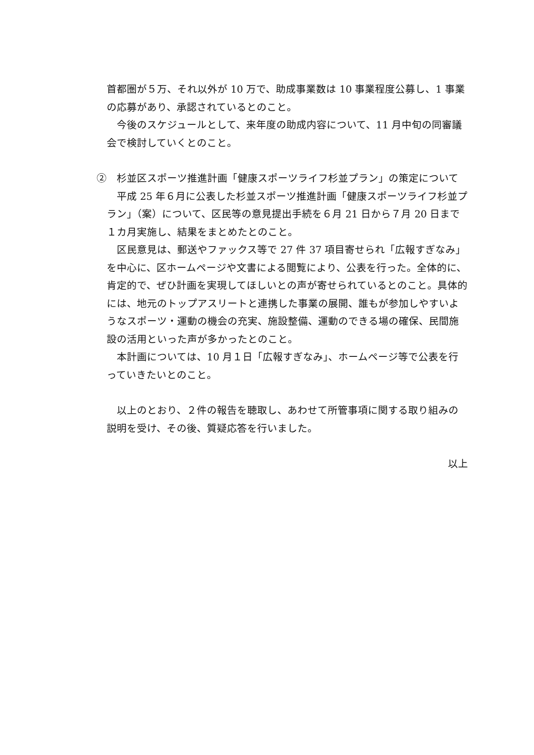首都圏が５万、それ以外が 10 万で、助成事業数は 10 事業程度公募し、1 事業の応募があり、承認されているとのこと。
　今後のスケジュールとして、来年度の助成内容について、11 月中旬の同審議会で検討していくとのこと。
②　杉並区スポーツ推進計画「健康スポーツライフ杉並プラン」の策定について
　平成 25 年６月に公表した杉並スポーツ推進計画「健康スポーツライフ杉並プラン」（案）について、区民等の意見提出手続を６月 21 日から７月 20 日まで１カ月実施し、結果をまとめたとのこと。
　区民意見は、郵送やファックス等で 27 件 37 項目寄せられ「広報すぎなみ」を中心に、区ホームページや文書による閲覧により、公表を行った。全体的に、肯定的で、ぜひ計画を実現してほしいとの声が寄せられているとのこと。具体的には、地元のトップアスリートと連携した事業の展開、誰もが参加しやすいようなスポーツ・運動の機会の充実、施設整備、運動のできる場の確保、民間施設の活用といった声が多かったとのこと。
　本計画については、10 月１日「広報すぎなみ」、ホームページ等で公表を行っていきたいとのこと。
　以上のとおり、２件の報告を聴取し、あわせて所管事項に関する取り組みの説明を受け、その後、質疑応答を行いました。
以上